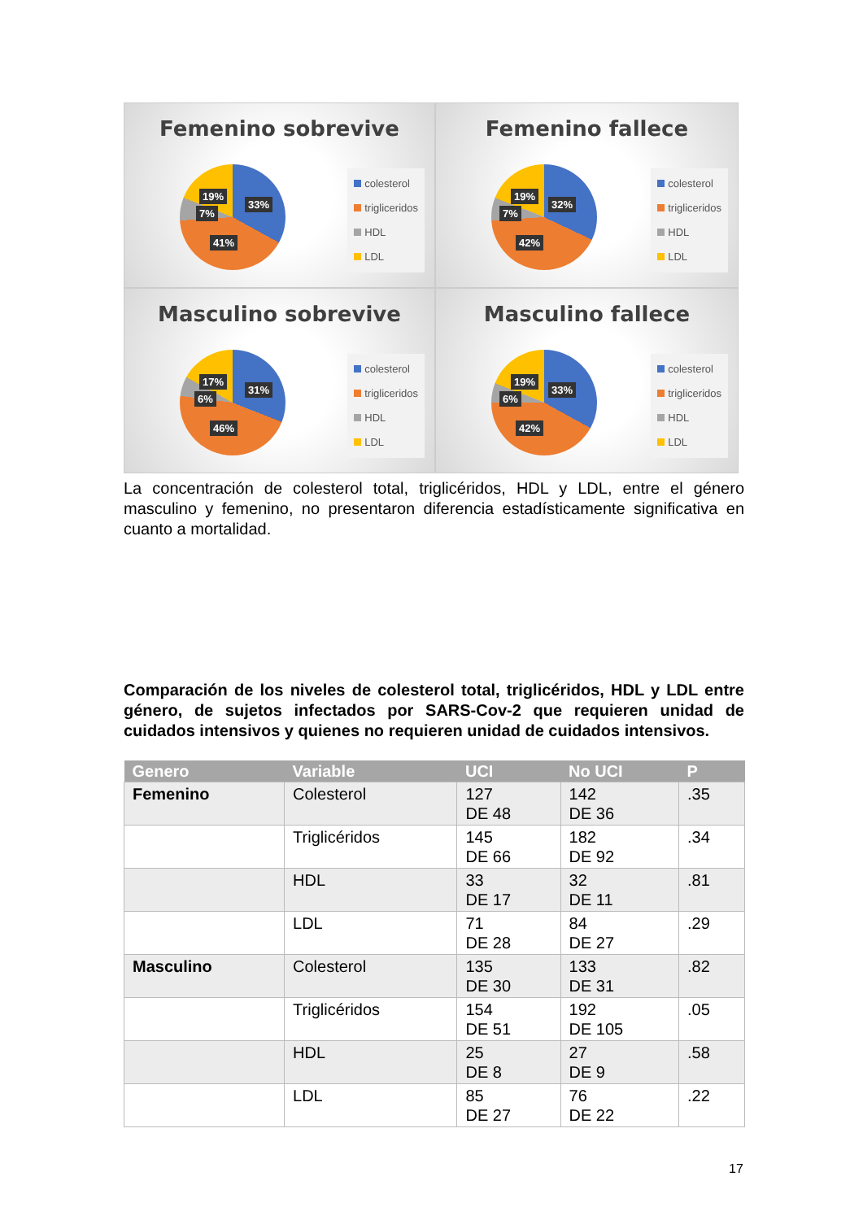Femenino sobrevive
19%
33%
7%
41%
colesterol
trigliceridos
HDL
LDL
Femenino fallece
19%
32%
7%
42%
colesterol
trigliceridos
HDL
LDL
Masculino sobrevive
17%
31%
6%
46%
colesterol
trigliceridos
HDL
LDL
Masculino fallece
19%
33%
6%
42%
colesterol
trigliceridos
HDL
LDL
La concentración de colesterol total, triglicéridos, HDL y LDL, entre el género masculino y femenino, no presentaron diferencia estadísticamente significativa en cuanto a mortalidad.
Comparación de los niveles de colesterol total, triglicéridos, HDL y LDL entre género, de sujetos infectados por SARS-Cov-2 que requieren unidad de cuidados intensivos y quienes no requieren unidad de cuidados intensivos.
| Genero | Variable | UCI | No UCI | P |
| --- | --- | --- | --- | --- |
| Femenino | Colesterol | 127 DE 48 | 142 DE 36 | .35 |
| | Triglicéridos | 145 DE 66 | 182 DE 92 | .34 |
| | HDL | 33 DE 17 | 32 DE 11 | .81 |
| | LDL | 71 DE 28 | 84 DE 27 | .29 |
| Masculino | Colesterol | 135 DE 30 | 133 DE 31 | .82 |
| | Triglicéridos | 154 DE 51 | 192 DE 105 | .05 |
| | HDL | 25 DE 8 | 27 DE 9 | .58 |
| | LDL | 85 DE 27 | 76 DE 22 | .22 |
17